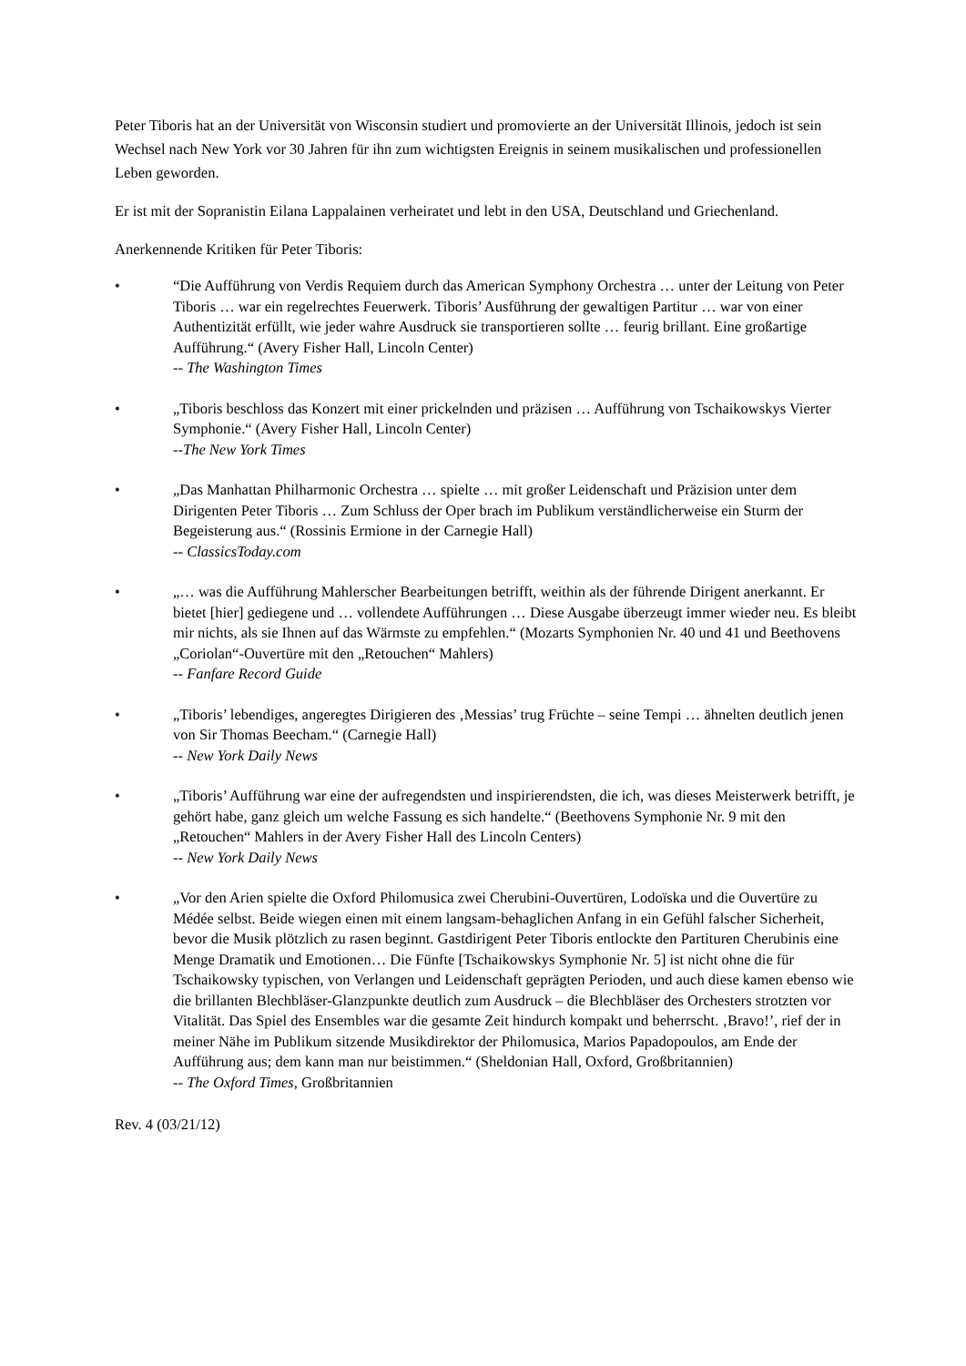Peter Tiboris hat an der Universität von Wisconsin studiert und promovierte an der Universität Illinois, jedoch ist sein Wechsel nach New York vor 30 Jahren für ihn zum wichtigsten Ereignis in seinem musikalischen und professionellen Leben geworden.
Er ist mit der Sopranistin Eilana Lappalainen verheiratet und lebt in den USA, Deutschland und Griechenland.
Anerkennende Kritiken für Peter Tiboris:
• “Die Aufführung von Verdis Requiem durch das American Symphony Orchestra … unter der Leitung von Peter Tiboris … war ein regelrechtes Feuerwerk. Tiboris’ Ausführung der gewaltigen Partitur … war von einer Authentizität erfüllt, wie jeder wahre Ausdruck sie transportieren sollte … feurig brillant. Eine großartige Aufführung.“ (Avery Fisher Hall, Lincoln Center)
-- The Washington Times
• „Tiboris beschloss das Konzert mit einer prickelnden und präzisen … Aufführung von Tschaikowskys Vierter Symphonie.“ (Avery Fisher Hall, Lincoln Center)
--The New York Times
• „Das Manhattan Philharmonic Orchestra … spielte … mit großer Leidenschaft und Präzision unter dem Dirigenten Peter Tiboris … Zum Schluss der Oper brach im Publikum verständlicherweise ein Sturm der Begeisterung aus.“ (Rossinis Ermione in der Carnegie Hall)
-- ClassicsToday.com
• „… was die Aufführung Mahlerscher Bearbeitungen betrifft, weithin als der führende Dirigent anerkannt. Er bietet [hier] gediegene und … vollendete Aufführungen … Diese Ausgabe überzeugt immer wieder neu. Es bleibt mir nichts, als sie Ihnen auf das Wärmste zu empfehlen.“ (Mozarts Symphonien Nr. 40 und 41 und Beethovens „Coriolan“-Ouvertüre mit den „Retouchen“ Mahlers)
-- Fanfare Record Guide
• „Tiboris’ lebendiges, angeregtes Dirigieren des ‚Messias’ trug Früchte – seine Tempi … ähnelten deutlich jenen von Sir Thomas Beecham.“ (Carnegie Hall)
-- New York Daily News
• „Tiboris’ Aufführung war eine der aufregendsten und inspirierendsten, die ich, was dieses Meisterwerk betrifft, je gehört habe, ganz gleich um welche Fassung es sich handelte.“ (Beethovens Symphonie Nr. 9 mit den „Retouchen“ Mahlers in der Avery Fisher Hall des Lincoln Centers)
-- New York Daily News
• „Vor den Arien spielte die Oxford Philomusica zwei Cherubini-Ouvertüren, Lodoïska und die Ouvertüre zu Médée selbst. Beide wiegen einen mit einem langsam-behaglichen Anfang in ein Gefühl falscher Sicherheit, bevor die Musik plötzlich zu rasen beginnt. Gastdirigent Peter Tiboris entlockte den Partituren Cherubinis eine Menge Dramatik und Emotionen… Die Fünfte [Tschaikowskys Symphonie Nr. 5] ist nicht ohne die für Tschaikowsky typischen, von Verlangen und Leidenschaft geprägten Perioden, und auch diese kamen ebenso wie die brillanten Blechbläser-Glanzpunkte deutlich zum Ausdruck – die Blechbläser des Orchesters strotzten vor Vitalität. Das Spiel des Ensembles war die gesamte Zeit hindurch kompakt und beherrscht. ‚Bravo!’, rief der in meiner Nähe im Publikum sitzende Musikdirektor der Philomusica, Marios Papadopoulos, am Ende der Aufführung aus; dem kann man nur beistimmen.“ (Sheldonian Hall, Oxford, Großbritannien)
-- The Oxford Times, Großbritannien
Rev. 4 (03/21/12)